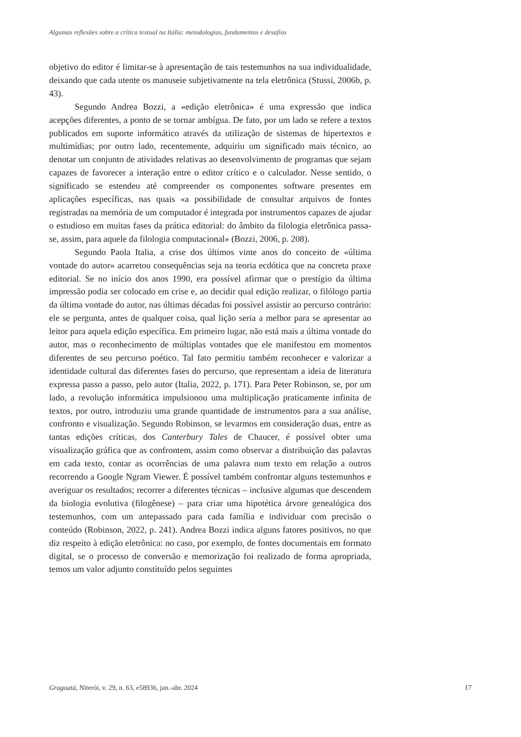Algumas reflexões sobre a crítica textual na Itália: metodologias, fundamentos e desafios
objetivo do editor é limitar-se à apresentação de tais testemunhos na sua individualidade, deixando que cada utente os manuseie subjetivamente na tela eletrônica (Stussi, 2006b, p. 43).
Segundo Andrea Bozzi, a «edição eletrônica» é uma expressão que indica acepções diferentes, a ponto de se tornar ambígua. De fato, por um lado se refere a textos publicados em suporte informático através da utilização de sistemas de hipertextos e multimídias; por outro lado, recentemente, adquiriu um significado mais técnico, ao denotar um conjunto de atividades relativas ao desenvolvimento de programas que sejam capazes de favorecer a interação entre o editor crítico e o calculador. Nesse sentido, o significado se estendeu até compreender os componentes software presentes em aplicações específicas, nas quais «a possibilidade de consultar arquivos de fontes registradas na memória de um computador é integrada por instrumentos capazes de ajudar o estudioso em muitas fases da prática editorial: do âmbito da filologia eletrônica passa-se, assim, para aquele da filologia computacional» (Bozzi, 2006, p. 208).
Segundo Paola Italia, a crise dos últimos vinte anos do conceito de «última vontade do autor» acarretou consequências seja na teoria ecdótica que na concreta praxe editorial. Se no início dos anos 1990, era possível afirmar que o prestígio da última impressão podia ser colocado em crise e, ao decidir qual edição realizar, o filólogo partia da última vontade do autor, nas últimas décadas foi possível assistir ao percurso contrário: ele se pergunta, antes de qualquer coisa, qual lição seria a melhor para se apresentar ao leitor para aquela edição específica. Em primeiro lugar, não está mais a última vontade do autor, mas o reconhecimento de múltiplas vontades que ele manifestou em momentos diferentes de seu percurso poético. Tal fato permitiu também reconhecer e valorizar a identidade cultural das diferentes fases do percurso, que representam a ideia de literatura expressa passo a passo, pelo autor (Italia, 2022, p. 171). Para Peter Robinson, se, por um lado, a revolução informática impulsionou uma multiplicação praticamente infinita de textos, por outro, introduziu uma grande quantidade de instrumentos para a sua análise, confronto e visualização. Segundo Robinson, se levarmos em consideração duas, entre as tantas edições críticas, dos Canterbury Tales de Chaucer, é possível obter uma visualização gráfica que as confrontem, assim como observar a distribuição das palavras em cada texto, contar as ocorrências de uma palavra num texto em relação a outros recorrendo a Google Ngram Viewer. É possível também confrontar alguns testemunhos e averiguar os resultados; recorrer a diferentes técnicas – inclusive algumas que descendem da biologia evolutiva (filogênese) – para criar uma hipotética árvore genealógica dos testemunhos, com um antepassado para cada família e individuar com precisão o conteúdo (Robinson, 2022, p. 241). Andrea Bozzi indica alguns fatores positivos, no que diz respeito à edição eletrônica: no caso, por exemplo, de fontes documentais em formato digital, se o processo de conversão e memorização foi realizado de forma apropriada, temos um valor adjunto constituído pelos seguintes
Gragoatá, Niterói, v. 29, n. 63, e58936, jan.-abr. 2024 17